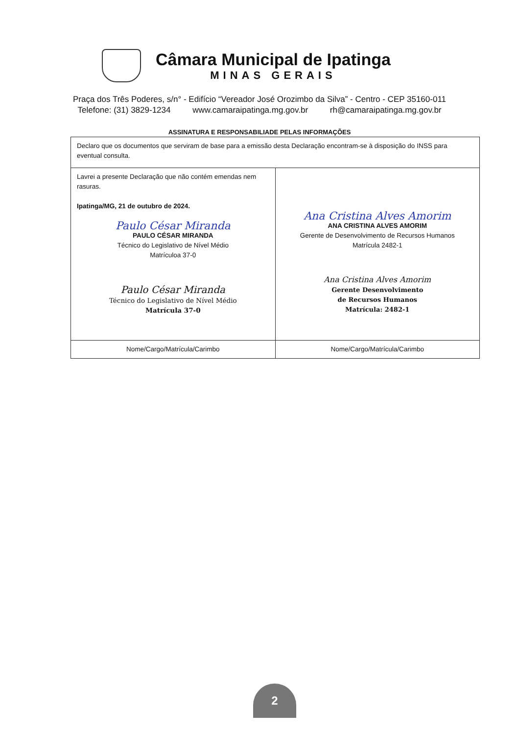Câmara Municipal de Ipatinga
MINAS GERAIS
Praça dos Três Poderes, s/n° - Edifício “Vereador José Orozimbo da Silva” - Centro - CEP 35160-011
Telefone: (31) 3829-1234 www.camaraipatinga.mg.gov.br rh@camaraipatinga.mg.gov.br
ASSINATURA E RESPONSABILIADE PELAS INFORMAÇÕES
| Declaro que os documentos que serviram de base para a emissão desta Declaração encontram-se à disposição do INSS para eventual consulta. | |
| Lavrei a presente Declaração que não contém emendas nem rasuras. Ipatinga/MG, 21 de outubro de 2024. Paulo César Miranda PAULO CÉSAR MIRANDA Técnico do Legislativo de Nível Médio Matrículoa 37-0 Paulo César Miranda Técnico do Legislativo de Nível Médio Matrícula 37-0 | Ana Cristina Alves Amorim ANA CRISTINA ALVES AMORIM Gerente de Desenvolvimento de Recursos Humanos Matrícula 2482-1 Ana Cristina Alves Amorim Gerente Desenvolvimento de Recursos Humanos Matrícula: 2482-1 |
| Nome/Cargo/Matrícula/Carimbo | Nome/Cargo/Matrícula/Carimbo |
2